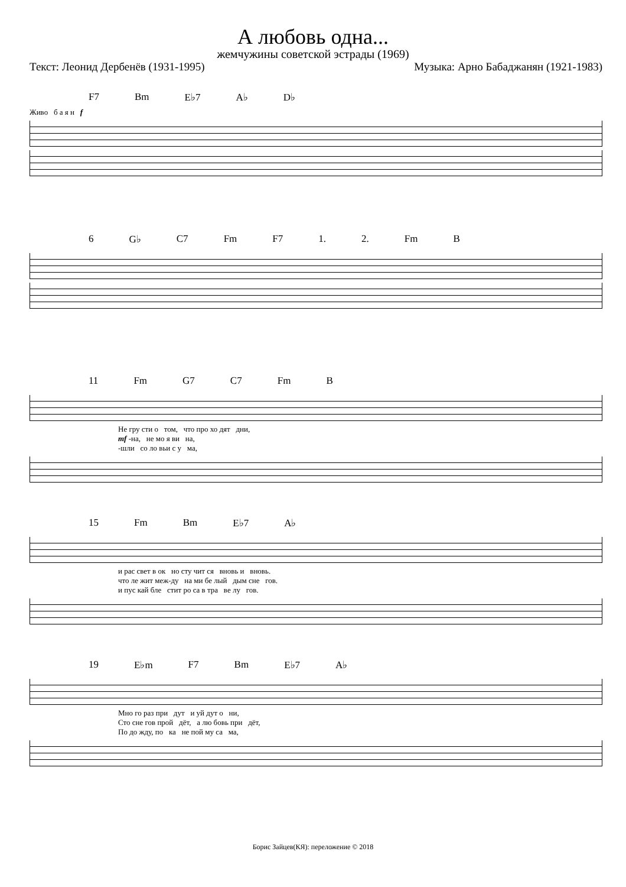А любовь одна...
жемчужины советской эстрады (1969)
Текст: Леонид Дербенёв (1931-1995) Музыка: Арно Бабаджанян (1921-1983)
F7 Bm E♭7 A♭ D♭
Живо б а я н f
6 G♭ C7 Fm F7 1. 2. Fm B
11 Fm G7 C7 Fm B
Не гру сти о том, что про хо дят дни,
mf -на, не мо я ви на,
-шли со ло вьи с у ма,
15 Fm Bm E♭7 A♭
и рас свет в ок но сту чит ся вновь и вновь.
что ле жит меж-ду на ми бе лый дым сне гов.
и пус кай бле стит ро са в тра ве лу гов.
19 E♭m F7 Bm E♭7 A♭
Мно го раз при дут и уй дут о ни,
Сто сне гов прой дёт, а лю бовь при дёт,
По до жду, по ка не пой му са ма,
Борис Зайцев(КЯ): переложение © 2018